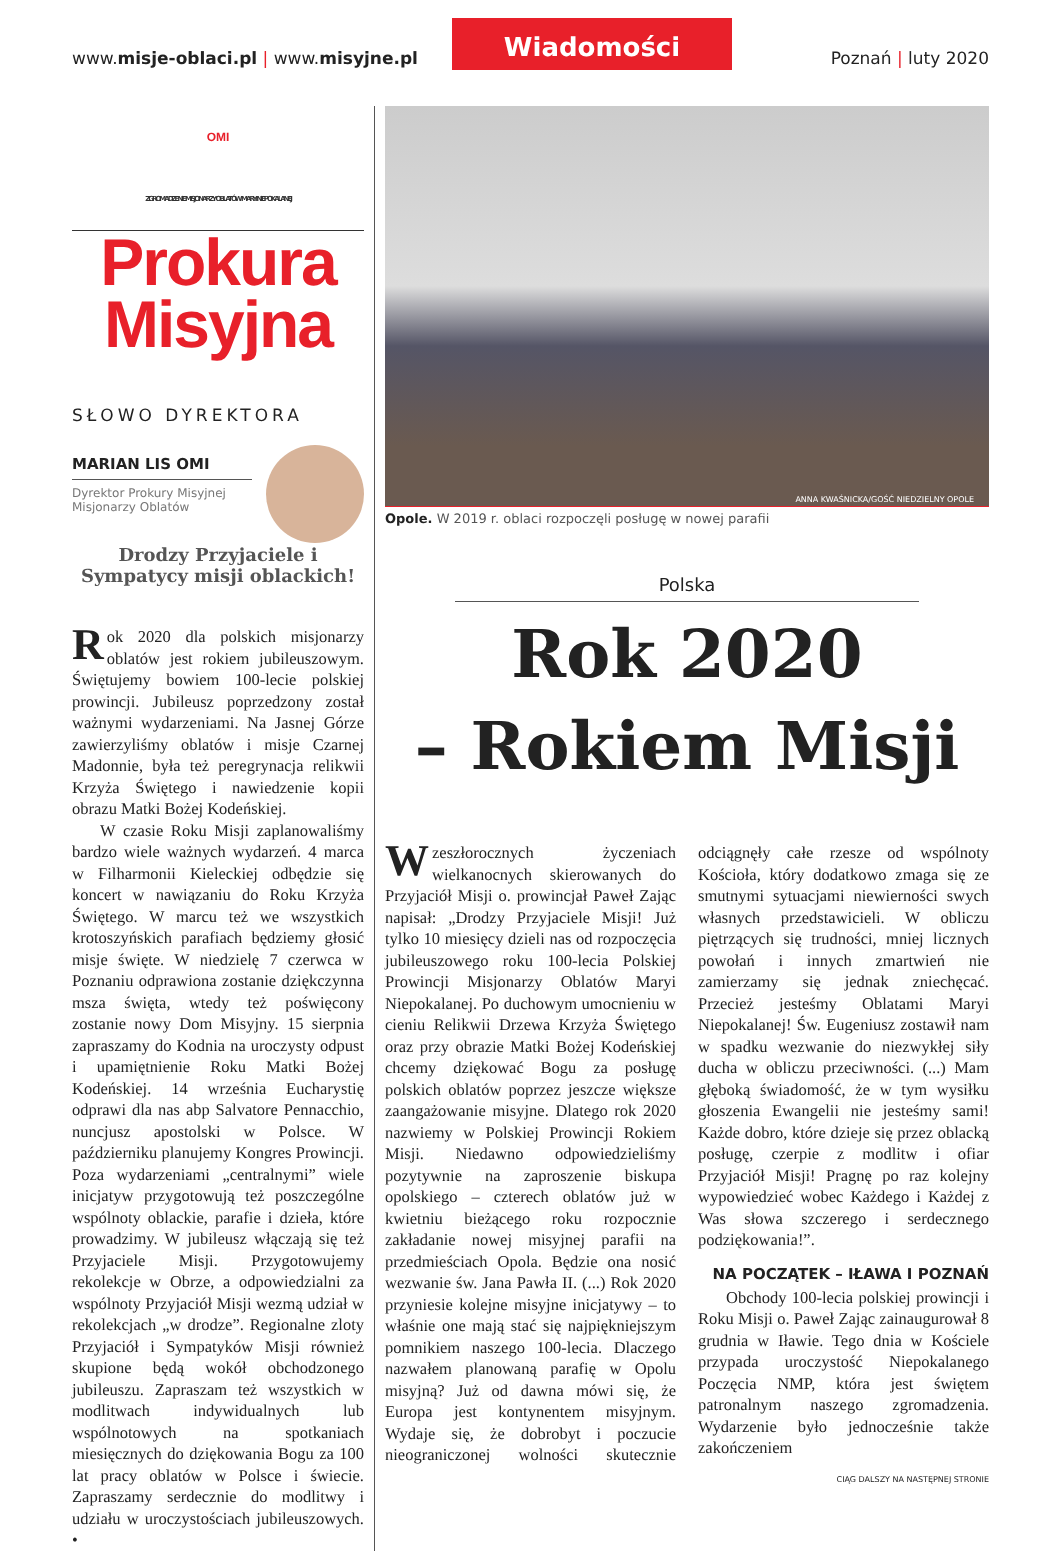www.misje-oblaci.pl | www.misyjne.pl
Wiadomości
Poznań | luty 2020
OMI
ZGROMADZENIE MISJONARZY OBLATÓW MARYI NIEPOKALANEJ
Prokura
Misyjna
SŁOWO DYREKTORA
MARIAN LIS OMI
Dyrektor Prokury Misyjnej
Misjonarzy Oblatów
Drodzy Przyjaciele i Sympatycy misji oblackich!
Rok 2020 dla polskich misjonarzy oblatów jest rokiem jubileuszowym. Świętujemy bowiem 100-lecie polskiej prowincji. Jubileusz poprzedzony został ważnymi wydarzeniami. Na Jasnej Górze zawierzyliśmy oblatów i misje Czarnej Madonnie, była też peregrynacja relikwii Krzyża Świętego i nawiedzenie kopii obrazu Matki Bożej Kodeńskiej.
W czasie Roku Misji zaplanowaliśmy bardzo wiele ważnych wydarzeń. 4 marca w Filharmonii Kieleckiej odbędzie się koncert w nawiązaniu do Roku Krzyża Świętego. W marcu też we wszystkich krotoszyńskich parafiach będziemy głosić misje święte. W niedzielę 7 czerwca w Poznaniu odprawiona zostanie dziękczynna msza święta, wtedy też poświęcony zostanie nowy Dom Misyjny. 15 sierpnia zapraszamy do Kodnia na uroczysty odpust i upamiętnienie Roku Matki Bożej Kodeńskiej. 14 września Eucharystię odprawi dla nas abp Salvatore Pennacchio, nuncjusz apostolski w Polsce. W październiku planujemy Kongres Prowincji. Poza wydarzeniami „centralnymi” wiele inicjatyw przygotowują też poszczególne wspólnoty oblackie, parafie i dzieła, które prowadzimy. W jubileusz włączają się też Przyjaciele Misji. Przygotowujemy rekolekcje w Obrze, a odpowiedzialni za wspólnoty Przyjaciół Misji wezmą udział w rekolekcjach „w drodze”. Regionalne zloty Przyjaciół i Sympatyków Misji również skupione będą wokół obchodzonego jubileuszu. Zapraszam też wszystkich w modlitwach indywidualnych lub wspólnotowych na spotkaniach miesięcznych do dziękowania Bogu za 100 lat pracy oblatów w Polsce i świecie. Zapraszamy serdecznie do modlitwy i udziału w uroczystościach jubileuszowych. •
ANNA KWAŚNICKA/GOŚĆ NIEDZIELNY OPOLE
Opole. W 2019 r. oblaci rozpoczęli posługę w nowej parafii
Polska
Rok 2020
– Rokiem Misji
W zeszłorocznych życzeniach wielkanocnych skierowanych do Przyjaciół Misji o. prowincjał Paweł Zając napisał: „Drodzy Przyjaciele Misji! Już tylko 10 miesięcy dzieli nas od rozpoczęcia jubileuszowego roku 100-lecia Polskiej Prowincji Misjonarzy Oblatów Maryi Niepokalanej. Po duchowym umocnieniu w cieniu Relikwii Drzewa Krzyża Świętego oraz przy obrazie Matki Bożej Kodeńskiej chcemy dziękować Bogu za posługę polskich oblatów poprzez jeszcze większe zaangażowanie misyjne. Dlatego rok 2020 nazwiemy w Polskiej Prowincji Rokiem Misji. Niedawno odpowiedzieliśmy pozytywnie na zaproszenie biskupa opolskiego – czterech oblatów już w kwietniu bieżącego roku rozpocznie zakładanie nowej misyjnej parafii na przedmieściach Opola. Będzie ona nosić wezwanie św. Jana Pawła II. (...) Rok 2020 przyniesie kolejne misyjne inicjatywy – to właśnie one mają stać się najpiękniejszym pomnikiem naszego 100-lecia. Dlaczego nazwałem planowaną parafię w Opolu misyjną? Już od dawna mówi się, że Europa jest kontynentem misyjnym. Wydaje się, że dobrobyt i poczucie nieograniczonej wolności skutecznie odciągnęły całe rzesze od wspólnoty Kościoła, który dodatkowo zmaga się ze smutnymi sytuacjami niewierności swych własnych przedstawicieli. W obliczu piętrzących się trudności, mniej licznych powołań i innych zmartwień nie zamierzamy się jednak zniechęcać. Przecież jesteśmy Oblatami Maryi Niepokalanej! Św. Eugeniusz zostawił nam w spadku wezwanie do niezwykłej siły ducha w obliczu przeciwności. (...) Mam głęboką świadomość, że w tym wysiłku głoszenia Ewangelii nie jesteśmy sami! Każde dobro, które dzieje się przez oblacką posługę, czerpie z modlitw i ofiar Przyjaciół Misji! Pragnę po raz kolejny wypowiedzieć wobec Każdego i Każdej z Was słowa szczerego i serdecznego podziękowania!”.
NA POCZĄTEK – IŁAWA I POZNAŃ
Obchody 100-lecia polskiej prowincji i Roku Misji o. Paweł Zając zainaugurował 8 grudnia w Iławie. Tego dnia w Kościele przypada uroczystość Niepokalanego Poczęcia NMP, która jest świętem patronalnym naszego zgromadzenia. Wydarzenie było jednocześnie także zakończeniem
CIĄG DALSZY NA NASTĘPNEJ STRONIE